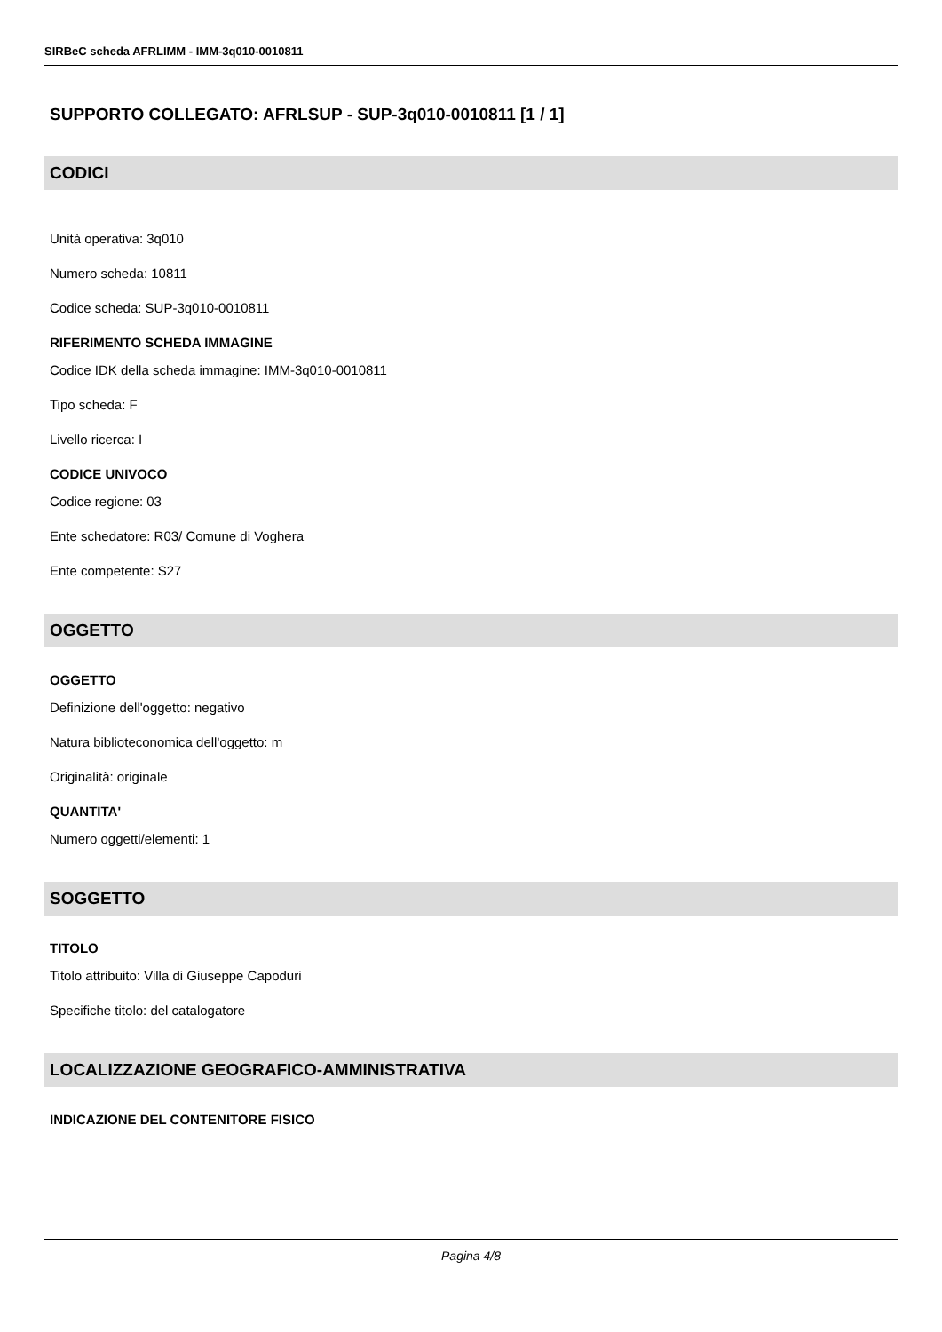SIRBeC scheda AFRLIMM - IMM-3q010-0010811
SUPPORTO COLLEGATO: AFRLSUP - SUP-3q010-0010811 [1 / 1]
CODICI
Unità operativa: 3q010
Numero scheda: 10811
Codice scheda: SUP-3q010-0010811
RIFERIMENTO SCHEDA IMMAGINE
Codice IDK della scheda immagine: IMM-3q010-0010811
Tipo scheda: F
Livello ricerca: I
CODICE UNIVOCO
Codice regione: 03
Ente schedatore: R03/ Comune di Voghera
Ente competente: S27
OGGETTO
OGGETTO
Definizione dell'oggetto: negativo
Natura biblioteconomica dell'oggetto: m
Originalità: originale
QUANTITA'
Numero oggetti/elementi: 1
SOGGETTO
TITOLO
Titolo attribuito: Villa di Giuseppe Capoduri
Specifiche titolo: del catalogatore
LOCALIZZAZIONE GEOGRAFICO-AMMINISTRATIVA
INDICAZIONE DEL CONTENITORE FISICO
Pagina 4/8